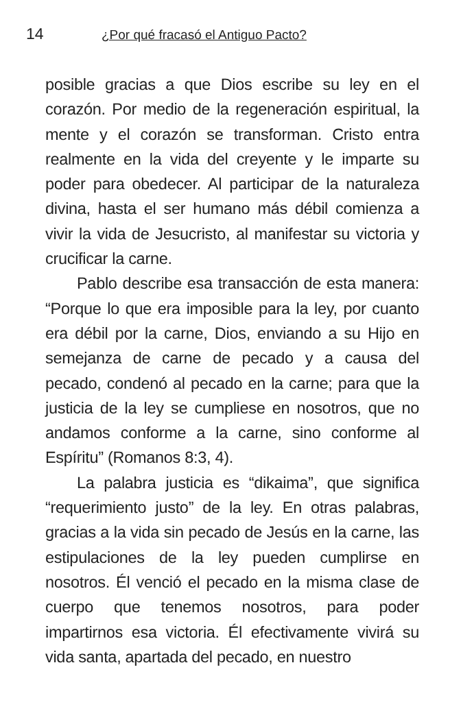14 ¿Por qué fracasó el Antiguo Pacto?
posible gracias a que Dios escribe su ley en el corazón. Por medio de la regeneración espiritual, la mente y el corazón se transforman. Cristo entra realmente en la vida del creyente y le imparte su poder para obedecer. Al participar de la naturaleza divina, hasta el ser humano más débil comienza a vivir la vida de Jesucristo, al manifestar su victoria y crucificar la carne.
Pablo describe esa transacción de esta manera: “Porque lo que era imposible para la ley, por cuanto era débil por la carne, Dios, enviando a su Hijo en semejanza de carne de pecado y a causa del pecado, condenó al pecado en la carne; para que la justicia de la ley se cumpliese en nosotros, que no andamos conforme a la carne, sino conforme al Espíritu” (Romanos 8:3, 4).
La palabra justicia es “dikaima”, que significa “requerimiento justo” de la ley. En otras palabras, gracias a la vida sin pecado de Jesús en la carne, las estipulaciones de la ley pueden cumplirse en nosotros. Él venció el pecado en la misma clase de cuerpo que tenemos nosotros, para poder impartirnos esa victoria. Él efectivamente vivirá su vida santa, apartada del pecado, en nuestro